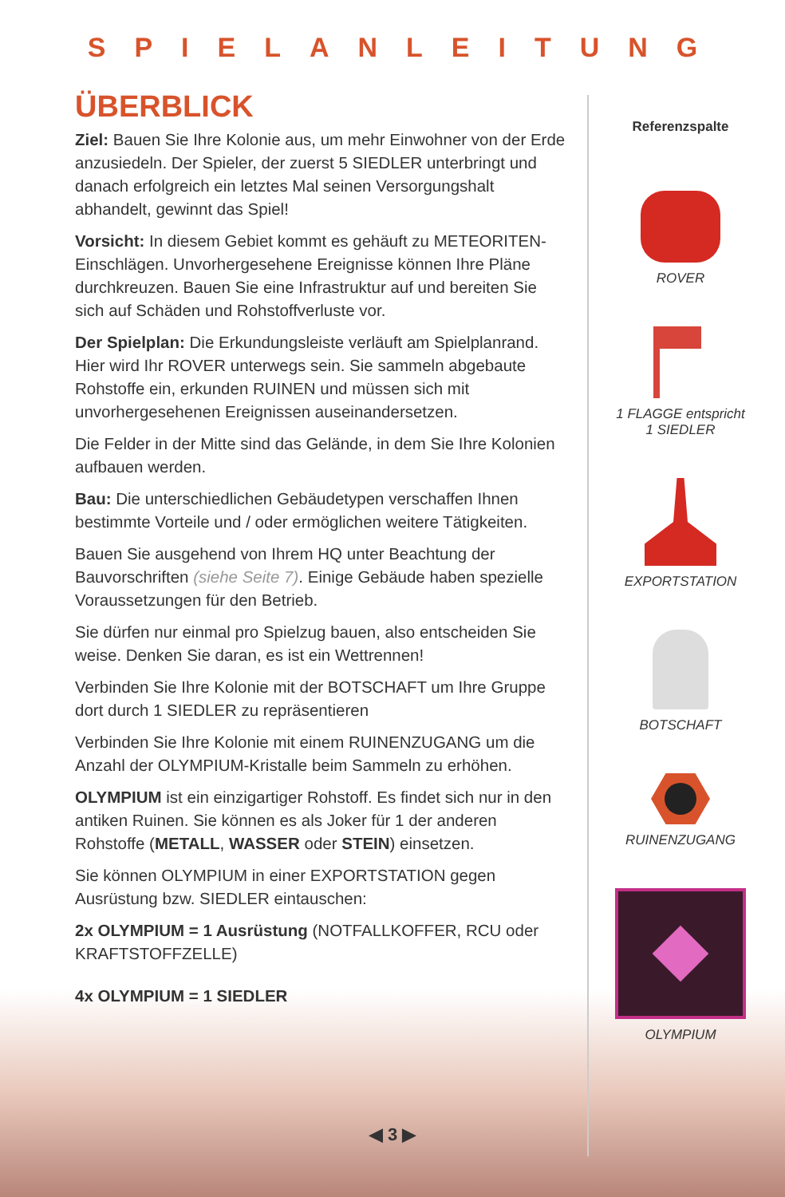SPIELANLEITUNG
ÜBERBLICK
Ziel: Bauen Sie Ihre Kolonie aus, um mehr Einwohner von der Erde anzusiedeln. Der Spieler, der zuerst 5 SIEDLER unterbringt und danach erfolgreich ein letztes Mal seinen Versorgungshalt abhandelt, gewinnt das Spiel!
Vorsicht: In diesem Gebiet kommt es gehäuft zu METEORITEN-Einschlägen. Unvorhergesehene Ereignisse können Ihre Pläne durchkreuzen. Bauen Sie eine Infrastruktur auf und bereiten Sie sich auf Schäden und Rohstoffverluste vor.
Der Spielplan: Die Erkundungsleiste verläuft am Spielplanrand. Hier wird Ihr ROVER unterwegs sein. Sie sammeln abgebaute Rohstoffe ein, erkunden RUINEN und müssen sich mit unvorhergesehenen Ereignissen auseinandersetzen.
Die Felder in der Mitte sind das Gelände, in dem Sie Ihre Kolonien aufbauen werden.
Bau: Die unterschiedlichen Gebäudetypen verschaffen Ihnen bestimmte Vorteile und / oder ermöglichen weitere Tätigkeiten.
Bauen Sie ausgehend von Ihrem HQ unter Beachtung der Bauvorschriften (siehe Seite 7). Einige Gebäude haben spezielle Voraussetzungen für den Betrieb.
Sie dürfen nur einmal pro Spielzug bauen, also entscheiden Sie weise. Denken Sie daran, es ist ein Wettrennen!
Verbinden Sie Ihre Kolonie mit der BOTSCHAFT um Ihre Gruppe dort durch 1 SIEDLER zu repräsentieren
Verbinden Sie Ihre Kolonie mit einem RUINENZUGANG um die Anzahl der OLYMPIUM-Kristalle beim Sammeln zu erhöhen.
OLYMPIUM ist ein einzigartiger Rohstoff. Es findet sich nur in den antiken Ruinen. Sie können es als Joker für 1 der anderen Rohstoffe (METALL, WASSER oder STEIN) einsetzen.
Sie können OLYMPIUM in einer EXPORTSTATION gegen Ausrüstung bzw. SIEDLER eintauschen:
2x OLYMPIUM = 1 Ausrüstung (NOTFALLKOFFER, RCU oder KRAFTSTOFFZELLE)
4x OLYMPIUM = 1 SIEDLER
Referenzspalte
ROVER
1 FLAGGE entspricht
1 SIEDLER
EXPORTSTATION
BOTSCHAFT
RUINENZUGANG
OLYMPIUM
◀ 3 ▶